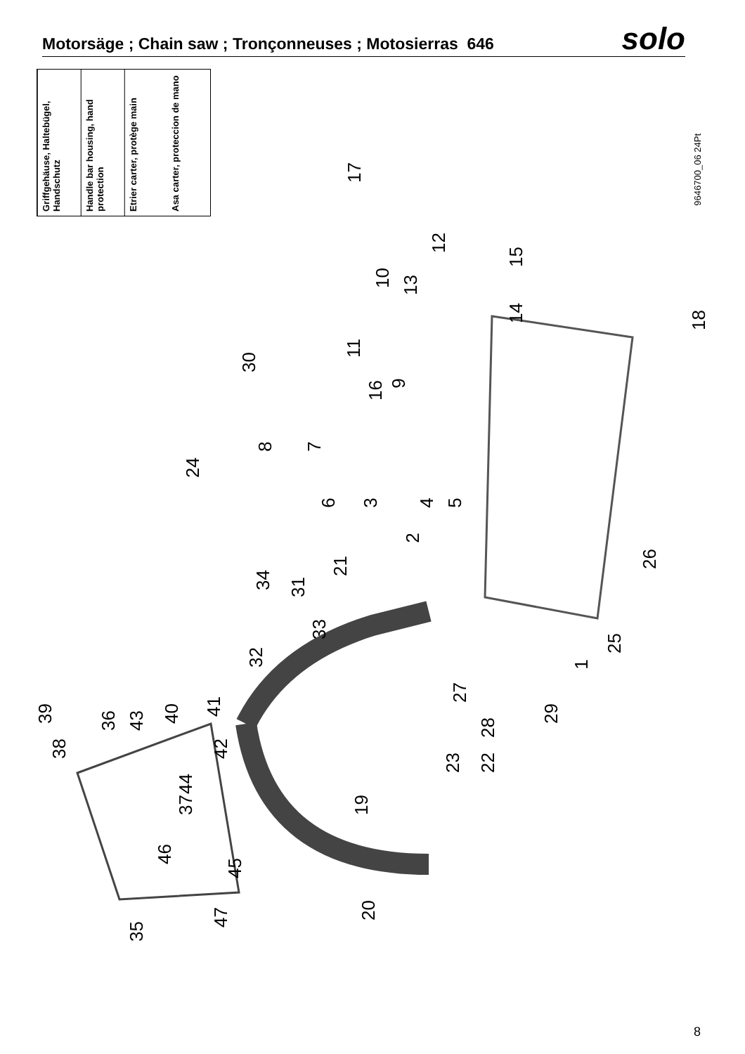Motorsäge ; Chain saw ; Tronçonneuses ; Motosierras 646
solo
Griffgehäuse, Haltebügel, Handschutz
Handle bar housing, hand protection
Etrier carter, protège main
Asa carter, proteccion de mano
9646700_06 24Pt
1
2
3 4 5 6
7 8
9
10
11
12
13
14
15
16
17
18
19
20
21
22 23
24
25
26
27
28
29
30
31
32
33
34
35
36
37
38
39 40 41
42
43
44
45
46
47
8